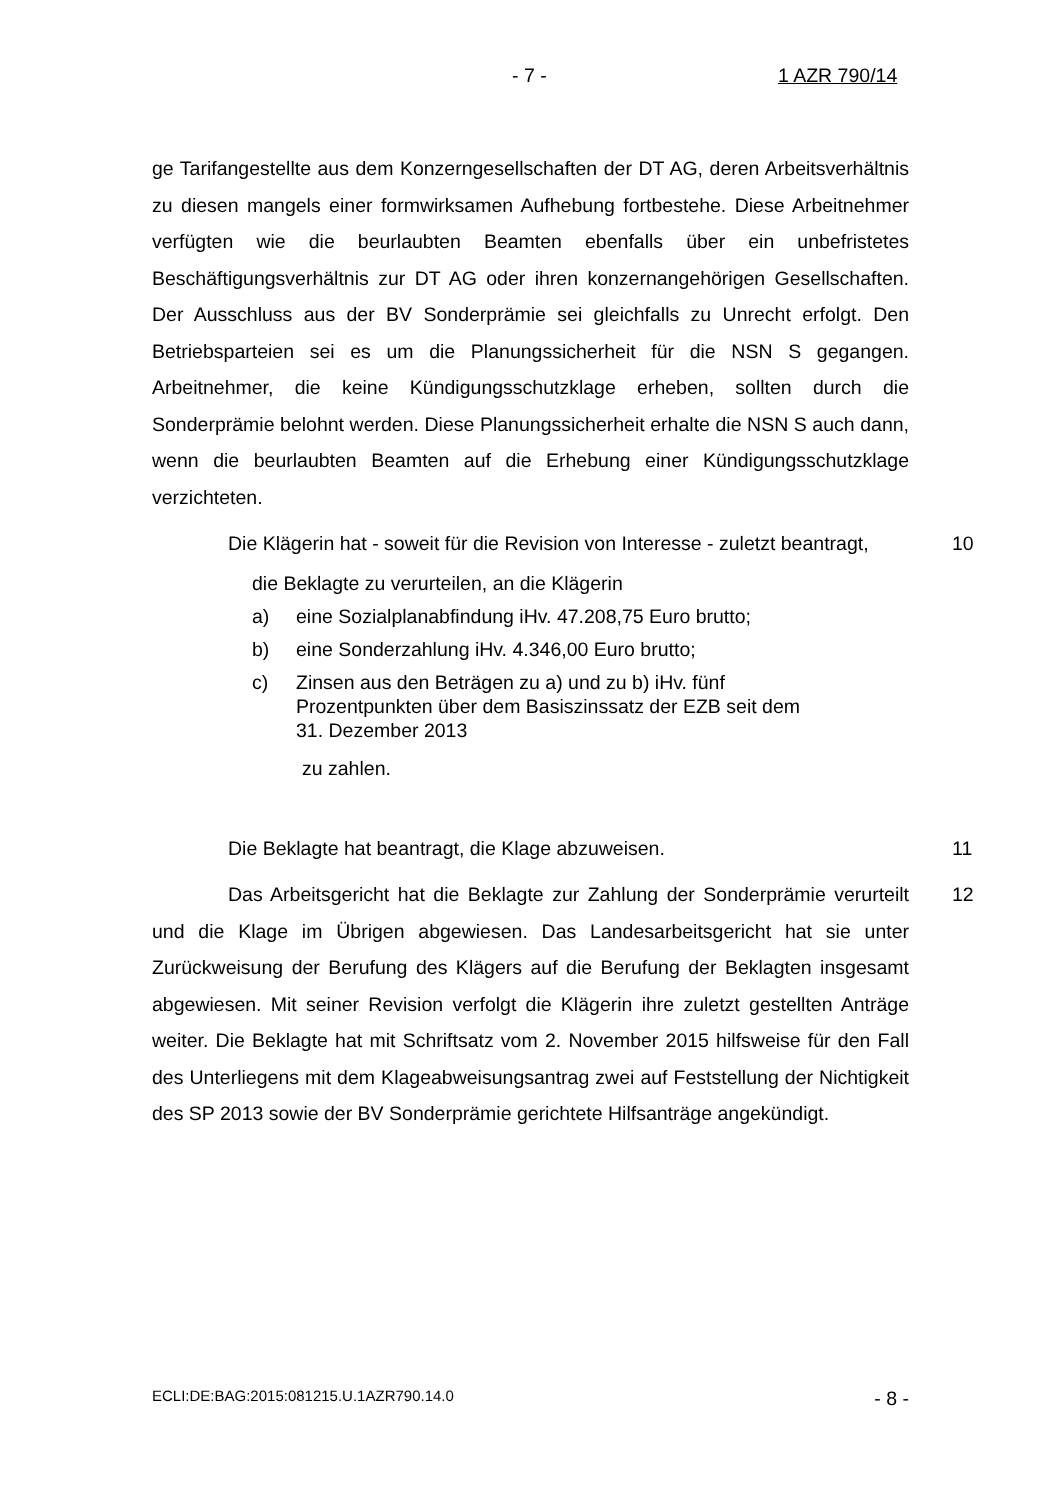- 7 - 1 AZR 790/14
ge Tarifangestellte aus dem Konzerngesellschaften der DT AG, deren Arbeits­verhältnis zu diesen mangels einer formwirksamen Aufhebung fortbestehe. Die­se Arbeitnehmer verfügten wie die beurlaubten Beamten ebenfalls über ein un­befristetes Beschäftigungsverhältnis zur DT AG oder ihren konzernangehörigen Gesellschaften. Der Ausschluss aus der BV Sonderprämie sei gleichfalls zu Unrecht erfolgt. Den Betriebsparteien sei es um die Planungssicherheit für die NSN S gegangen. Arbeitnehmer, die keine Kündigungsschutzklage erheben, sollten durch die Sonderprämie belohnt werden. Diese Planungssicherheit er­halte die NSN S auch dann, wenn die beurlaubten Beamten auf die Erhebung einer Kündigungsschutzklage verzichteten.
10
Die Klägerin hat - soweit für die Revision von Interesse - zuletzt bean­tragt,
die Beklagte zu verurteilen, an die Klägerin
a) eine Sozialplanabfindung iHv. 47.208,75 Euro brutto;
b) eine Sonderzahlung iHv. 4.346,00 Euro brutto;
c) Zinsen aus den Beträgen zu a) und zu b) iHv. fünf Prozentpunkten über dem Basiszinssatz der EZB seit dem 31. Dezember 2013
zu zahlen.
11
Die Beklagte hat beantragt, die Klage abzuweisen.
12
Das Arbeitsgericht hat die Beklagte zur Zahlung der Sonderprämie ver­urteilt und die Klage im Übrigen abgewiesen. Das Landesarbeitsgericht hat sie unter Zurückweisung der Berufung des Klägers auf die Berufung der Beklagten insgesamt abgewiesen. Mit seiner Revision verfolgt die Klägerin ihre zuletzt gestellten Anträge weiter. Die Beklagte hat mit Schriftsatz vom 2. November 2015 hilfsweise für den Fall des Unterliegens mit dem Klageabweisungsantrag zwei auf Feststellung der Nichtigkeit des SP 2013 sowie der BV Sonderprämie gerichtete Hilfsanträge angekündigt.
ECLI:DE:BAG:2015:081215.U.1AZR790.14.0 - 8 -